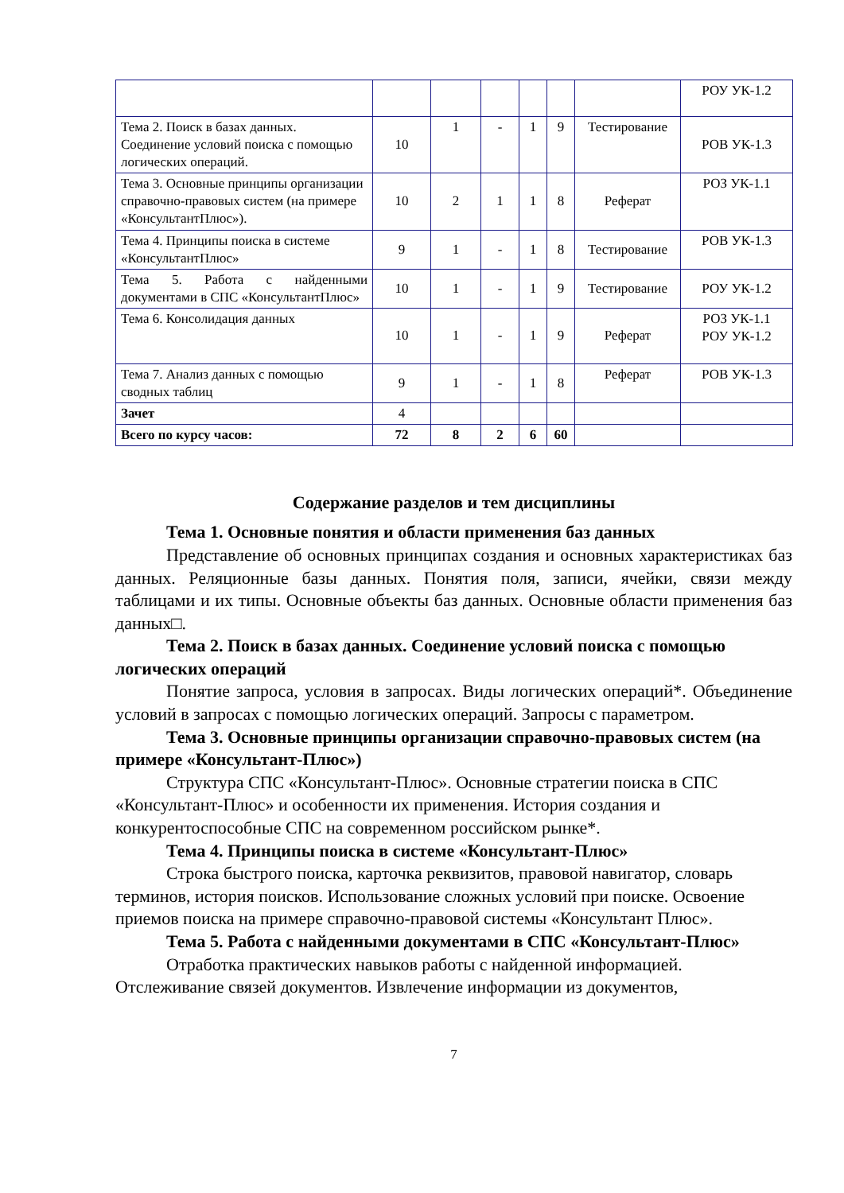| | | | | | | | РОУ УК-1.2 |
| Тема 2. Поиск в базах данных. Соединение условий поиска с помощью логических операций. | 10 | 1 | - | 1 | 9 | Тестирование | РОВ УК-1.3 |
| Тема 3. Основные принципы организации справочно-правовых систем (на примере «КонсультантПлюс»). | 10 | 2 | 1 | 1 | 8 | Реферат | РОЗ УК-1.1 |
| Тема 4. Принципы поиска в системе «КонсультантПлюс» | 9 | 1 | - | 1 | 8 | Тестирование | РОВ УК-1.3 |
| Тема 5. Работа с найденными документами в СПС «КонсультантПлюс» | 10 | 1 | - | 1 | 9 | Тестирование | РОУ УК-1.2 |
| Тема 6. Консолидация данных | 10 | 1 | - | 1 | 9 | Реферат | РОЗ УК-1.1 РОУ УК-1.2 |
| Тема 7. Анализ данных с помощью сводных таблиц | 9 | 1 | - | 1 | 8 | Реферат | РОВ УК-1.3 |
| Зачет | 4 | | | | | | |
| Всего по курсу часов: | 72 | 8 | 2 | 6 | 60 | | |
Содержание разделов и тем дисциплины
Тема 1. Основные понятия и области применения баз данных
Представление об основных принципах создания и основных характеристиках баз данных. Реляционные базы данных. Понятия поля, записи, ячейки, связи между таблицами и их типы. Основные объекты баз данных. Основные области применения баз данных□.
Тема 2. Поиск в базах данных. Соединение условий поиска с помощью логических операций
Понятие запроса, условия в запросах. Виды логических операций*. Объединение условий в запросах с помощью логических операций. Запросы с параметром.
Тема 3. Основные принципы организации справочно-правовых систем (на примере «Консультант-Плюс»)
Структура СПС «Консультант-Плюс». Основные стратегии поиска в СПС «Консультант-Плюс» и особенности их применения. История создания и конкурентоспособные СПС на современном российском рынке*.
Тема 4. Принципы поиска в системе «Консультант-Плюс»
Строка быстрого поиска, карточка реквизитов, правовой навигатор, словарь терминов, история поисков. Использование сложных условий при поиске. Освоение приемов поиска на примере справочно-правовой системы «Консультант Плюс».
Тема 5. Работа с найденными документами в СПС «Консультант-Плюс»
Отработка практических навыков работы с найденной информацией. Отслеживание связей документов. Извлечение информации из документов,
7